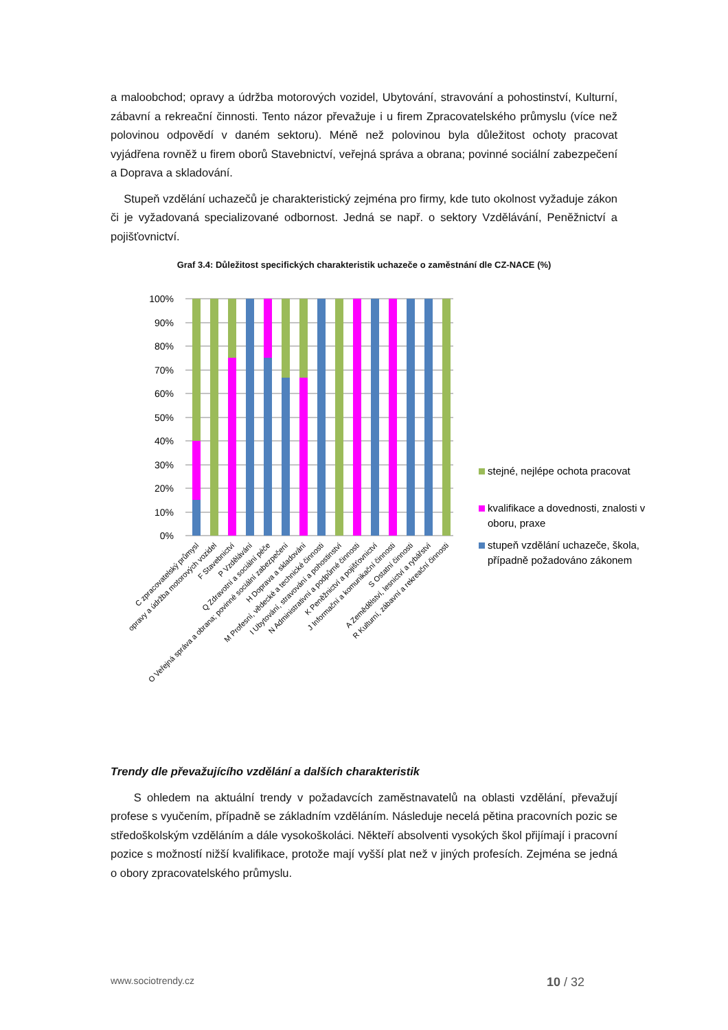a maloobchod; opravy a údržba motorových vozidel, Ubytování, stravování a pohostinství, Kulturní, zábavní a rekreační činnosti. Tento názor převažuje i u firem Zpracovatelského průmyslu (více než polovinou odpovědí v daném sektoru). Méně než polovinou byla důležitost ochoty pracovat vyjádřena rovněž u firem oborů Stavebnictví, veřejná správa a obrana; povinné sociální zabezpečení a Doprava a skladování.
Stupeň vzdělání uchazečů je charakteristický zejména pro firmy, kde tuto okolnost vyžaduje zákon či je vyžadovaná specializované odbornost. Jedná se např. o sektory Vzdělávání, Peněžnictví a pojišťovnictví.
Graf 3.4: Důležitost specifických charakteristik uchazeče o zaměstnání dle CZ-NACE (%)
100%
90%
80%
70%
60%
50%
40%
30%
20%
10%
0%
C zpracovatelský průmysl
opravy a údržba motorových vozidel
F Stavebnictví
P Vzdělávání
Q Zdravotní a sociální péče
O Veřejná správa a obrana; povinné sociální zabezpečení
H Doprava a skladování
M Profesní, vědecké a technické činnosti
I Ubytování, stravování a pohostinství
N Administrativní a podpůrné činnosti
K Peněžnictví a pojišťovnictví
J Informační a komunikační činnosti
S Ostatní činnosti
A Zemědělství, lesnictví a rybářství
R Kulturní, zábavní a rekreační činnosti
stejné, nejlépe ochota pracovat
kvalifikace a dovednosti, znalosti v
oboru, praxe
stupeň vzdělání uchazeče, škola,
případně požadováno zákonem
Trendy dle převažujícího vzdělání a dalších charakteristik
S ohledem na aktuální trendy v požadavcích zaměstnavatelů na oblasti vzdělání, převažují profese s vyučením, případně se základním vzděláním. Následuje necelá pětina pracovních pozic se středoškolským vzděláním a dále vysokoškoláci. Někteří absolventi vysokých škol přijímají i pracovní pozice s možností nižší kvalifikace, protože mají vyšší plat než v jiných profesích. Zejména se jedná o obory zpracovatelského průmyslu.
www.sociotrendy.cz 10 / 32